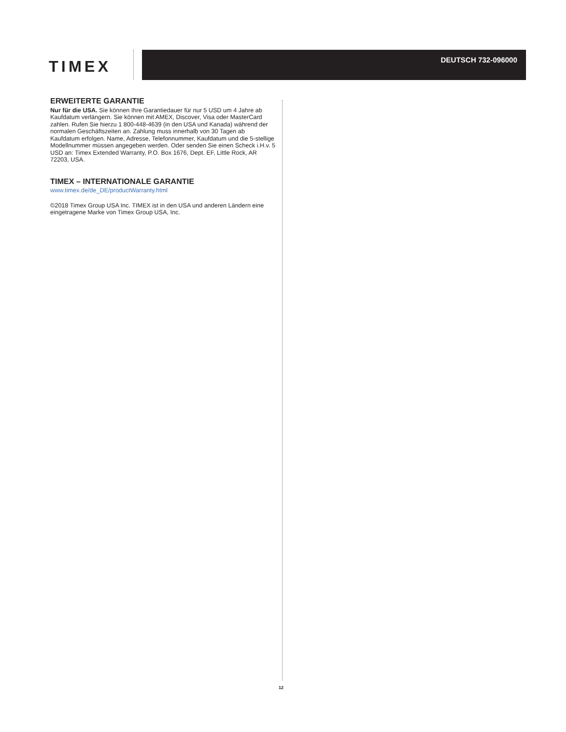TIMEX
DEUTSCH 732-096000
ERWEITERTE GARANTIE
Nur für die USA. Sie können Ihre Garantiedauer für nur 5 USD um 4 Jahre ab Kaufdatum verlängern. Sie können mit AMEX, Discover, Visa oder MasterCard zahlen. Rufen Sie hierzu 1 800-448-4639 (in den USA und Kanada) während der normalen Geschäftszeiten an. Zahlung muss innerhalb von 30 Tagen ab Kaufdatum erfolgen. Name, Adresse, Telefonnummer, Kaufdatum und die 5-stellige Modellnummer müssen angegeben werden. Oder senden Sie einen Scheck i.H.v. 5 USD an: Timex Extended Warranty, P.O. Box 1676, Dept. EF, Little Rock, AR 72203, USA.
TIMEX – INTERNATIONALE GARANTIE
www.timex.de/de_DE/productWarranty.html
©2018 Timex Group USA Inc. TIMEX ist in den USA und anderen Ländern eine eingetragene Marke von Timex Group USA, Inc.
12